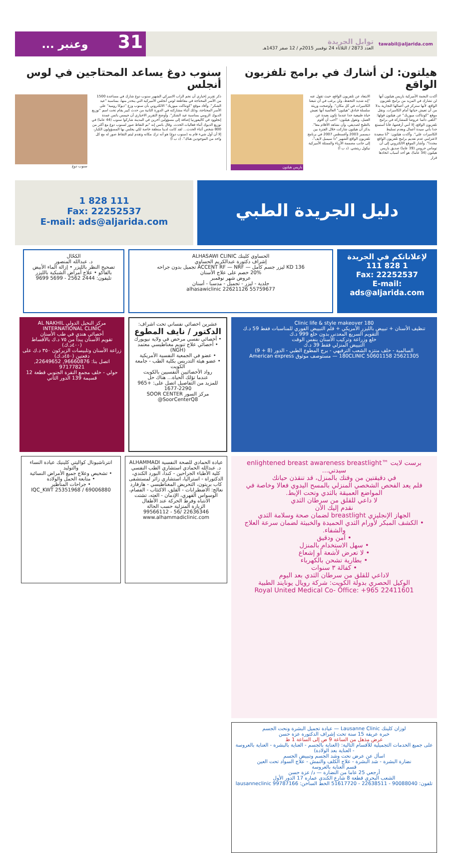... وعنبر
31
توابل الجريدة
العدد 2873 / الثلاثاء 24 نوفمبر 2015م / 12 صفر 1437هـ
tawabil@aljarida.com
هيلتون: لن أشارك في برامج تلفزيون الواقع
أكدت النجمة الأميركية باريس هيلتون أنها لن تشارك في المزيد من برامج تلفزيون الواقع، لأنها ستركز في أعمالها التجارية بدلا من أن تعيش حياتها أمام الكاميرات. ونقل موقع "كونتاكت ميوزيك" عن هيلتون قولها: "أتلقى دائما عروضا للمشاركة في برامج تلفزيون الواقع، إلا أنني أرفضها، فأنا أستمتع جدا بأني سيدة أعمال وبعدم تسليط الكاميرات علي". وأكدت هيلتون: "أنا سعيدة لاعتزامي عدم تقديم برامج تلفزيون الواقع مجددا". وأشار الموقع الالكتروني إلى أن توماس جروس (39 عاما) صديق باريس هيلتون (34 عاما)، هو أحد أسباب اتخاذها قرار
الابتعاد عن تلفزيون الواقع، حيث تقول عنه "إنه شديد التحفظ، ولن يرغب في أن تتبعنا الكاميرات في كل مكان". وأوضحت وريثة سلسلة فنادق "هيلتون" العالمية أنها تعيش حياة طبيعية جدا عندما تكون بعيدة عن العمل، وتقول هيلتون: "أحب أن أقوم بالطبخ لصديقي، وأن نشاهد الأفلام معا". يذكر أن هيلتون شاركت خلال الفترة بين ديسمبر 2003 وأغسطس 2007 في برنامج تلفزيون الواقع الشهير "ذا سيمبل لايف"، إلى جانب مصممة الأزياء والممثلة الأميركية نيكول ريتشي. (د ب أ)
باريس هيلتون
سنوب دوغ يساعد المحتاجين في لوس أنجلس
ذكر تقرير إخباري أن نجم الراب الاميركي الشهير سنوب دوغ شارك في مساعدة 1500 من الأسر المحتاجة في مقاطعة لوس أنجلس الأميركية التي ينحدر منها، بمناسبة "عيد الشكر". وأفاد موقع "كونتاكت ميوزيك" الالكتروني بأن سنوب وزع "ديوكا رومية" على الأسر المحتاجة، وذلك أثناء مشاركته في الدورة الثانية من حدث كبير يقام تحت اسم "توزيع الديوك الرومي بمناسبة عيد الشكر". وأوضح التقرير الاخباري أن جيمس باتس عمدة إنجلوود في كاليفورنيا إضافة إلى مسؤولين آخرين في المدينة شاركوا سنوب (44 عاما) في توزيع الديوك أثناء فعاليات الحدث. وقال باتس إنه "تم التقاط صور لسنوب دوغ مع أكثر من 800 شخص أثناء الحدث... لقد كانت لدينا منطقة خاصة لكي يجلس بها المسؤولون الكبار، إلا أن أول شيء قام به (سنوب دوغ) هو أنه ترك مكانه وتقدم ليتم التقاط صور له مع كل واحد من الموجودين هناك". (د ب أ)
سنوب دوغ
دليل الجريدة الطبي
1 828 111
Fax: 22252537
E-mail: ads@aljarida.com
لإعلاناتكم في الجريدة
1 828 111
Fax: 22252537
E-mail: ads@aljarida.com
الحساوي كلينك ALHASAWI CLINIC
إشراف دكتورة عبدالكريم الحساوي
136 KD ليزر جسم كامل — ACCENT RF — NRF تجميل بدون جراحه
20% خصم على علاج الأسنان
عروض شهر نوفمبر
جلدية - ليزر - تجميل - مدسبا - أسنان
alhasawiclinic 22621126 55759677
الكحّال
د. عبدالله المنصور
تصحيح النظر بالليزر • إزالة الماء الأبيض بالفاكو • علاج أمراض الشبكية بالليزر
تليفون: 2444 2562 - 5699 9699
180 Clinic life & style makeover
تنظيف الأسنان + تبييض بالليزر الأمريكي + قلم التبييض الفوري للمناسبات فقط 59 د.ك
التقويم السريع المعدني بدون خلع 999 د.ك
خلع وزراعة وتركيب الأسنان بنفس الوقت
التبييض المنزلي فقط 39 د.ك
السالمية - خلف منتزه الشعب الترفيهي - برج المطوع الطبي - الدور (8 + 9)
25621305 50601158 180CLINIC — مستوصف موثوق American express
عشرين اخصائي نفساني تحت اشراف:
الدكتور / نايف المطوع
• أخصائي نفسي مرخص في ولاية نيويورك
• أخصائي علاج تنويم مغناطيسي معتمد (NGH)
• عضو في الجمعية النفسية الأمريكية
• عضو هيئة التدريس بكلية الطب - جامعة الكويت
رواد الأخصائيين النفسيين بالكويت
عندما تؤلك الحياة... هناك حل
للمزيد من التفاصيل اتصل على: +965 2290-1677
مركز السور SOOR CENTER @SoorCenterQ8
مركز النخيل الدولي AL NAKHIL INTERNATIONAL CLINIC
أخصائي هندي في طب الأسنان
تقويم الأسنان يبدأ من ٧٥ د.ك بالأقساط (٤٠٠د.ك)
زراعة الأسنان وتلبيسات الزيركون ٣٥٠ د.ك على دفعتين (٤٥٠د.ك)
اتصل بنا: 96660876, 22649652, 97177821
حولي - خلف مجمع النقرة الجنوبي قطعة 12 قسيمة 139 الدور الثاني
برست لايت breastlight™ enlightened breast awareness
سيدتي...
في دقيقتين من وقتك بالمنزل، قد تنقذن حياتك
فلم يعد الفحص الشخصي المنزلي بالمسح اليدوي فعالا وخاصة في المواضع العميقة بالثدي وتحت الإبط.
لا داعي للقلق من سرطان الثدي
نقدم إليك الآن
الجهاز الإنجليزي breastlight لضمان صحة وسلامة الثدي
• الكشف المبكر لأورام الثدي الحميدة والخبيثة لضمان سرعة العلاج والشفاء.
• آمن ودقيق
• سهل الاستخدام بالمنزل
• لا تعرض لأشعة أو إشعاع
• بطارية تشحن بالكهرباء
• كفالة ٣ سنوات
لاداعي للقلق من سرطان الثدي بعد اليوم
الوكيل الحصري بدولة الكويت: شركة رويال يونايتد الطبية
Royal United Medical Co- Office: +965 22411601
عيادة الحمادي للصحة النفسية ALHAMMADI
د. عبدالله الحمادي استشاري الطب النفسي
كلية الأطباء الجراحين - كندا، البورد الكندي، الدكتوراة - استراليا، استشاري زائر لمستشفى كاب بريتون، التحريض المغناطيسي - هارفارد
نعالج: الاضطرابات - القلق، الاكتئاب - الفصام، الوسواس القهري، الإدمان - العته، تشتت الانتباه وفرط الحركة عند الأطفال
الزيارة المنزلية حسب الحالة
22636346 /56 - 99566112
www.alhammadiclinic.com
انترناشيونال كواليتي كلينيك عيادة النساء والتوليد
• تشخيص وعلاج جميع الأمراض النسائية
• متابعة الحمل والولادة
• جراحات المناظير
IQC_KWT 25351968 / 69006880
لوزان كلينك Lausanne Clinic — عيادة تجميل البشرة ونحت الجسم
خبرة عريقة 15 سنة تحت إشراف الدكتورة عزة حسن
عرض مذهل من الساعة 9 ص إلى الساعة 1 ظ
على جميع الخدمات التجميلية للأقسام التالية: (العناية بالجسم - العناية بالبشرة - العناية بالعروسة - العناية بعد الولادة)
اسأل عن عرض نحت وشد الجسم وتبييض الجسم
نضارة البشرة - شد البشرة - علاج الكلف والنمش - علاج السواد تحت العين
قسم العناية بالعروسة
أرجعي 25 عاما من النضارة — د/ عزة حسن
الشعب البحري قطعة 8 شارع الكندي عمارة 17 الدور الأول
تلفون: 90088040 - 22638511 - 51617720 الخط الساخن: 99787166 lausanneclinic